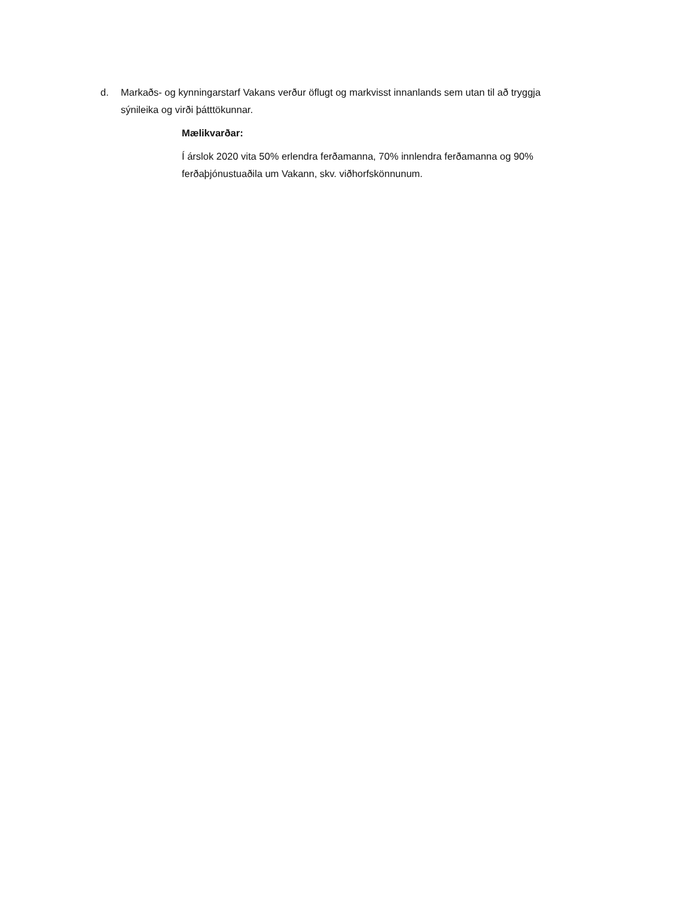d. Markaðs- og kynningarstarf Vakans verður öflugt og markvisst innanlands sem utan til að tryggja sýnileika og virði þátttökunnar.
Mælikvarðar:
Í árslok 2020 vita 50% erlendra ferðamanna, 70% innlendra ferðamanna og 90% ferðaþjónustuaðila um Vakann, skv. viðhorfskönnunum.